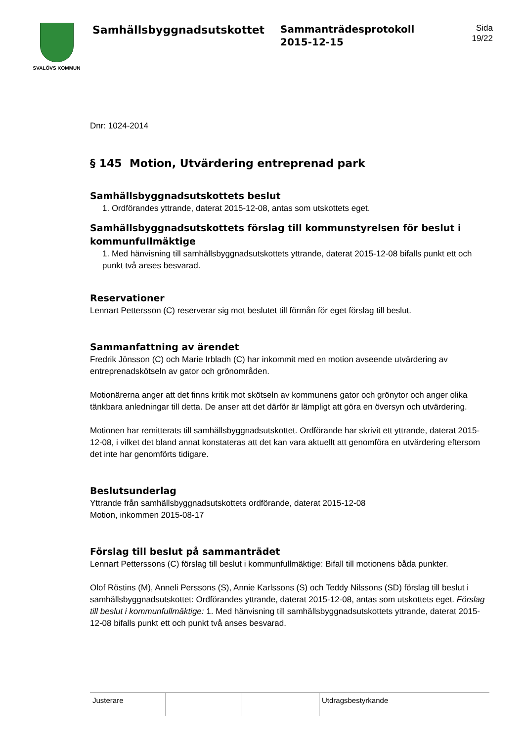SVALÖVS KOMMUN
Samhällsbyggnadsutskottet
Sammanträdesprotokoll
2015-12-15
Sida
19/22
Dnr: 1024-2014
§ 145 Motion, Utvärdering entreprenad park
Samhällsbyggnadsutskottets beslut
1. Ordförandes yttrande, daterat 2015-12-08, antas som utskottets eget.
Samhällsbyggnadsutskottets förslag till kommunstyrelsen för beslut i kommunfullmäktige
1. Med hänvisning till samhällsbyggnadsutskottets yttrande, daterat 2015-12-08 bifalls punkt ett och punkt två anses besvarad.
Reservationer
Lennart Pettersson (C) reserverar sig mot beslutet till förmån för eget förslag till beslut.
Sammanfattning av ärendet
Fredrik Jönsson (C) och Marie Irbladh (C) har inkommit med en motion avseende utvärdering av entreprenadskötseln av gator och grönområden.
Motionärerna anger att det finns kritik mot skötseln av kommunens gator och grönytor och anger olika tänkbara anledningar till detta. De anser att det därför är lämpligt att göra en översyn och utvärdering.
Motionen har remitterats till samhällsbyggnadsutskottet. Ordförande har skrivit ett yttrande, daterat 2015-12-08, i vilket det bland annat konstateras att det kan vara aktuellt att genomföra en utvärdering eftersom det inte har genomförts tidigare.
Beslutsunderlag
Yttrande från samhällsbyggnadsutskottets ordförande, daterat 2015-12-08
Motion, inkommen 2015-08-17
Förslag till beslut på sammanträdet
Lennart Petterssons (C) förslag till beslut i kommunfullmäktige: Bifall till motionens båda punkter.
Olof Röstins (M), Anneli Perssons (S), Annie Karlssons (S) och Teddy Nilssons (SD) förslag till beslut i samhällsbyggnadsutskottet: Ordförandes yttrande, daterat 2015-12-08, antas som utskottets eget. Förslag till beslut i kommunfullmäktige: 1. Med hänvisning till samhällsbyggnadsutskottets yttrande, daterat 2015-12-08 bifalls punkt ett och punkt två anses besvarad.
| Justerare | | | Utdragsbestyrkande |